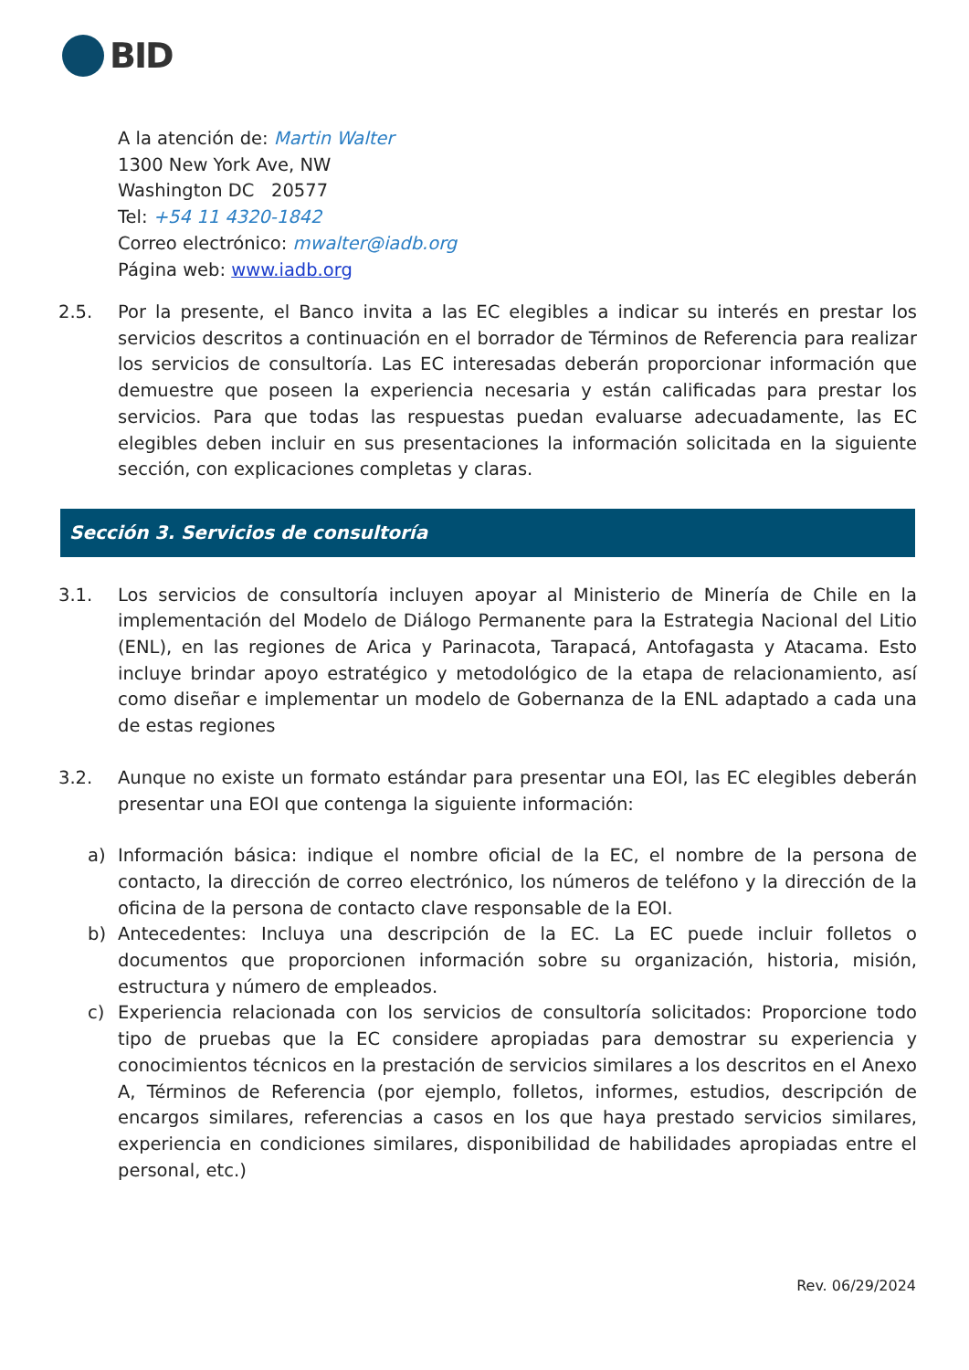BID
A la atención de: Martin Walter
1300 New York Ave, NW
Washington DC 20577
Tel: +54 11 4320-1842
Correo electrónico: mwalter@iadb.org
Página web: www.iadb.org
2.5. Por la presente, el Banco invita a las EC elegibles a indicar su interés en prestar los servicios descritos a continuación en el borrador de Términos de Referencia para realizar los servicios de consultoría. Las EC interesadas deberán proporcionar información que demuestre que poseen la experiencia necesaria y están calificadas para prestar los servicios. Para que todas las respuestas puedan evaluarse adecuadamente, las EC elegibles deben incluir en sus presentaciones la información solicitada en la siguiente sección, con explicaciones completas y claras.
Sección 3. Servicios de consultoría
3.1. Los servicios de consultoría incluyen apoyar al Ministerio de Minería de Chile en la implementación del Modelo de Diálogo Permanente para la Estrategia Nacional del Litio (ENL), en las regiones de Arica y Parinacota, Tarapacá, Antofagasta y Atacama. Esto incluye brindar apoyo estratégico y metodológico de la etapa de relacionamiento, así como diseñar e implementar un modelo de Gobernanza de la ENL adaptado a cada una de estas regiones
3.2. Aunque no existe un formato estándar para presentar una EOI, las EC elegibles deberán presentar una EOI que contenga la siguiente información:
a) Información básica: indique el nombre oficial de la EC, el nombre de la persona de contacto, la dirección de correo electrónico, los números de teléfono y la dirección de la oficina de la persona de contacto clave responsable de la EOI.
b) Antecedentes: Incluya una descripción de la EC. La EC puede incluir folletos o documentos que proporcionen información sobre su organización, historia, misión, estructura y número de empleados.
c) Experiencia relacionada con los servicios de consultoría solicitados: Proporcione todo tipo de pruebas que la EC considere apropiadas para demostrar su experiencia y conocimientos técnicos en la prestación de servicios similares a los descritos en el Anexo A, Términos de Referencia (por ejemplo, folletos, informes, estudios, descripción de encargos similares, referencias a casos en los que haya prestado servicios similares, experiencia en condiciones similares, disponibilidad de habilidades apropiadas entre el personal, etc.)
Rev. 06/29/2024